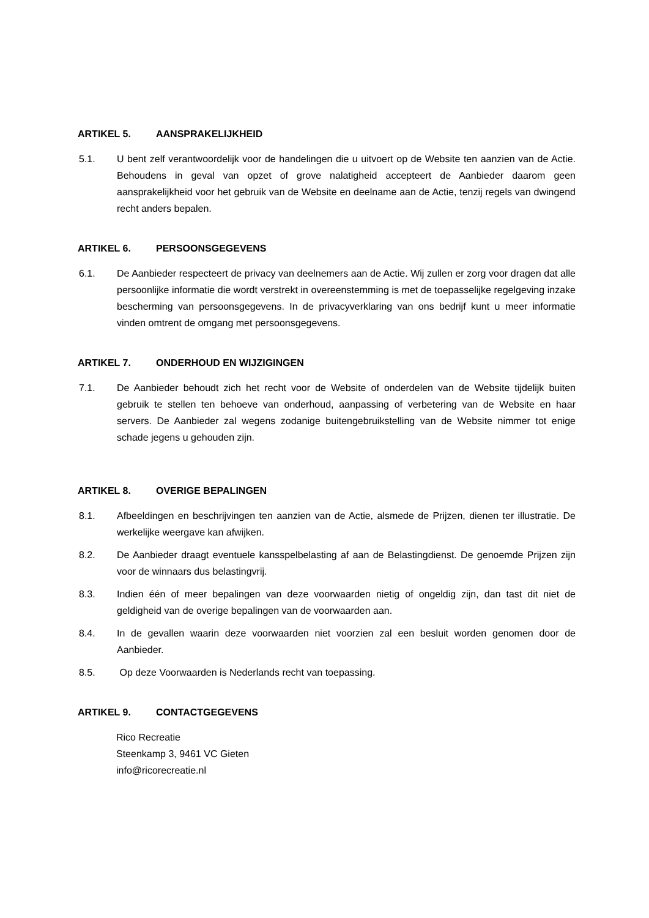ARTIKEL 5. AANSPRAKELIJKHEID
5.1. U bent zelf verantwoordelijk voor de handelingen die u uitvoert op de Website ten aanzien van de Actie. Behoudens in geval van opzet of grove nalatigheid accepteert de Aanbieder daarom geen aansprakelijkheid voor het gebruik van de Website en deelname aan de Actie, tenzij regels van dwingend recht anders bepalen.
ARTIKEL 6. PERSOONSGEGEVENS
6.1. De Aanbieder respecteert de privacy van deelnemers aan de Actie. Wij zullen er zorg voor dragen dat alle persoonlijke informatie die wordt verstrekt in overeenstemming is met de toepasselijke regelgeving inzake bescherming van persoonsgegevens. In de privacyverklaring van ons bedrijf kunt u meer informatie vinden omtrent de omgang met persoonsgegevens.
ARTIKEL 7. ONDERHOUD EN WIJZIGINGEN
7.1. De Aanbieder behoudt zich het recht voor de Website of onderdelen van de Website tijdelijk buiten gebruik te stellen ten behoeve van onderhoud, aanpassing of verbetering van de Website en haar servers. De Aanbieder zal wegens zodanige buitengebruikstelling van de Website nimmer tot enige schade jegens u gehouden zijn.
ARTIKEL 8. OVERIGE BEPALINGEN
8.1. Afbeeldingen en beschrijvingen ten aanzien van de Actie, alsmede de Prijzen, dienen ter illustratie. De werkelijke weergave kan afwijken.
8.2. De Aanbieder draagt eventuele kansspelbelasting af aan de Belastingdienst. De genoemde Prijzen zijn voor de winnaars dus belastingvrij.
8.3. Indien één of meer bepalingen van deze voorwaarden nietig of ongeldig zijn, dan tast dit niet de geldigheid van de overige bepalingen van de voorwaarden aan.
8.4. In de gevallen waarin deze voorwaarden niet voorzien zal een besluit worden genomen door de Aanbieder.
8.5. Op deze Voorwaarden is Nederlands recht van toepassing.
ARTIKEL 9. CONTACTGEGEVENS
Rico Recreatie
Steenkamp 3, 9461 VC Gieten
info@ricorecreatie.nl